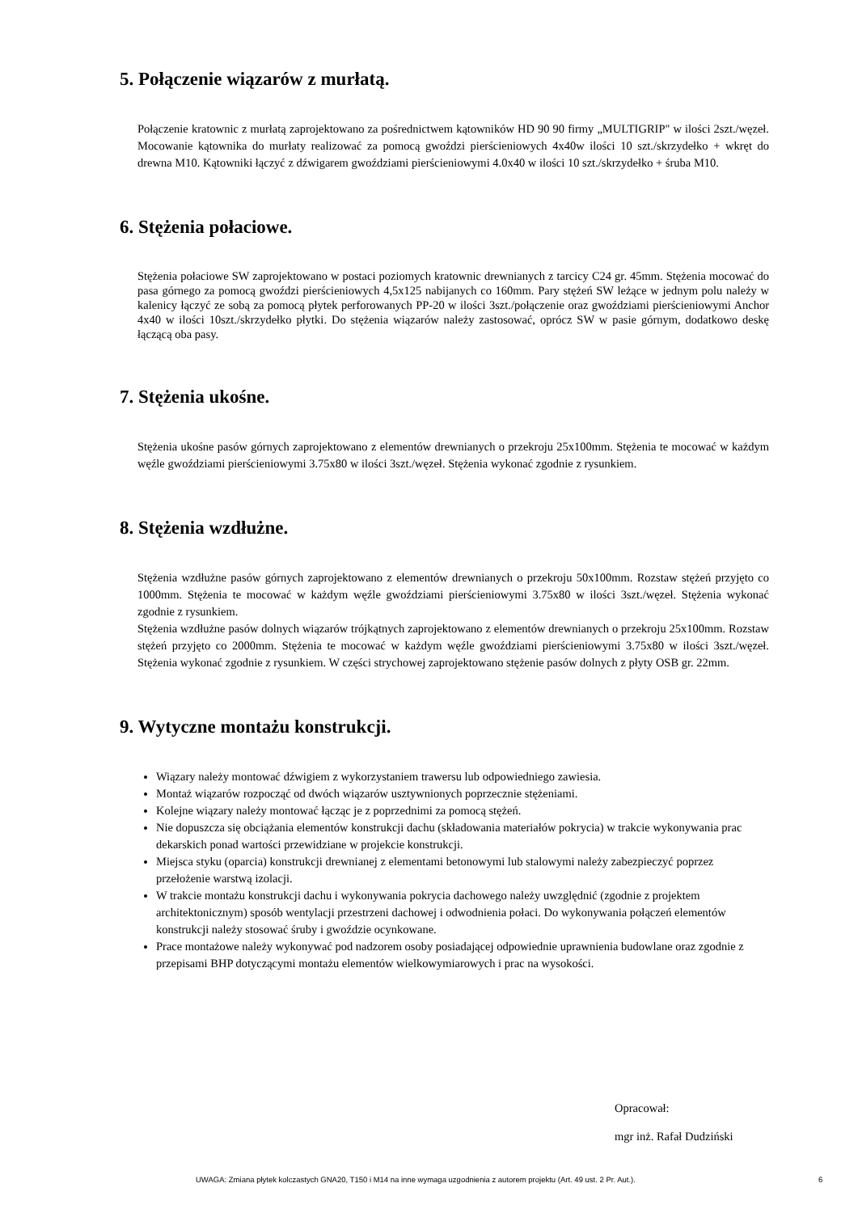5. Połączenie wiązarów z murłatą.
Połączenie kratownic z murłatą zaprojektowano za pośrednictwem kątowników HD 90 90 firmy „MULTIGRIP" w ilości 2szt./węzeł. Mocowanie kątownika do murłaty realizować za pomocą gwoździ pierścieniowych 4x40w ilości 10 szt./skrzydełko + wkręt do drewna M10. Kątowniki łączyć z dźwigarem gwoździami pierścieniowymi 4.0x40 w ilości 10 szt./skrzydełko + śruba M10.
6. Stężenia połaciowe.
Stężenia połaciowe SW zaprojektowano w postaci poziomych kratownic drewnianych z tarcicy C24 gr. 45mm. Stężenia mocować do pasa górnego za pomocą gwoździ pierścieniowych 4,5x125 nabijanych co 160mm. Pary stężeń SW leżące w jednym polu należy w kalenicy łączyć ze sobą za pomocą płytek perforowanych PP-20 w ilości 3szt./połączenie oraz gwoździami pierścieniowymi Anchor 4x40 w ilości 10szt./skrzydełko płytki. Do stężenia wiązarów należy zastosować, oprócz SW w pasie górnym, dodatkowo deskę łączącą oba pasy.
7. Stężenia ukośne.
Stężenia ukośne pasów górnych zaprojektowano z elementów drewnianych o przekroju 25x100mm. Stężenia te mocować w każdym węźle gwoździami pierścieniowymi 3.75x80 w ilości 3szt./węzeł. Stężenia wykonać zgodnie z rysunkiem.
8. Stężenia wzdłużne.
Stężenia wzdłużne pasów górnych zaprojektowano z elementów drewnianych o przekroju 50x100mm. Rozstaw stężeń przyjęto co 1000mm. Stężenia te mocować w każdym węźle gwoździami pierścieniowymi 3.75x80 w ilości 3szt./węzeł. Stężenia wykonać zgodnie z rysunkiem.
Stężenia wzdłużne pasów dolnych wiązarów trójkątnych zaprojektowano z elementów drewnianych o przekroju 25x100mm. Rozstaw stężeń przyjęto co 2000mm. Stężenia te mocować w każdym węźle gwoździami pierścieniowymi 3.75x80 w ilości 3szt./węzeł. Stężenia wykonać zgodnie z rysunkiem. W części strychowej zaprojektowano stężenie pasów dolnych z płyty OSB gr. 22mm.
9. Wytyczne montażu konstrukcji.
Wiązary należy montować dźwigiem z wykorzystaniem trawersu lub odpowiedniego zawiesia.
Montaż wiązarów rozpocząć od dwóch wiązarów usztywnionych poprzecznie stężeniami.
Kolejne wiązary należy montować łącząc je z poprzednimi za pomocą stężeń.
Nie dopuszcza się obciążania elementów konstrukcji dachu (składowania materiałów pokrycia) w trakcie wykonywania prac dekarskich ponad wartości przewidziane w projekcie konstrukcji.
Miejsca styku (oparcia) konstrukcji drewnianej z elementami betonowymi lub stalowymi należy zabezpieczyć poprzez przełożenie warstwą izolacji.
W trakcie montażu konstrukcji dachu i wykonywania pokrycia dachowego należy uwzględnić (zgodnie z projektem architektonicznym) sposób wentylacji przestrzeni dachowej i odwodnienia połaci. Do wykonywania połączeń elementów konstrukcji należy stosować śruby i gwoździe ocynkowane.
Prace montażowe należy wykonywać pod nadzorem osoby posiadającej odpowiednie uprawnienia budowlane oraz zgodnie z przepisami BHP dotyczącymi montażu elementów wielkowymiarowych i prac na wysokości.
Opracował:
mgr inż. Rafał Dudziński
UWAGA: Zmiana płytek kolczastych GNA20, T150 i M14 na inne wymaga uzgodnienia z autorem projektu (Art. 49 ust. 2 Pr. Aut.). 6